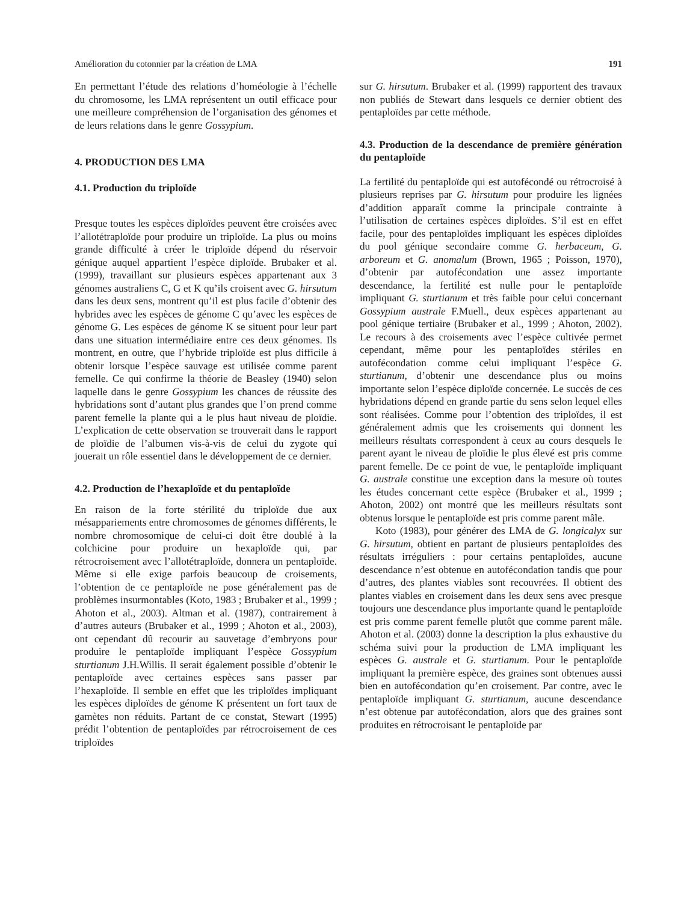Amélioration du cotonnier par la création de LMA 191
En permettant l’étude des relations d’homéologie à l’échelle du chromosome, les LMA représentent un outil efficace pour une meilleure compréhension de l’organisation des génomes et de leurs relations dans le genre Gossypium.
4. PRODUCTION DES LMA
4.1. Production du triploïde
Presque toutes les espèces diploïdes peuvent être croisées avec l’allotétraploïde pour produire un triploïde. La plus ou moins grande difficulté à créer le triploïde dépend du réservoir génique auquel appartient l’espèce diploïde. Brubaker et al. (1999), travaillant sur plusieurs espèces appartenant aux 3 génomes australiens C, G et K qu’ils croisent avec G. hirsutum dans les deux sens, montrent qu’il est plus facile d’obtenir des hybrides avec les espèces de génome C qu’avec les espèces de génome G. Les espèces de génome K se situent pour leur part dans une situation intermédiaire entre ces deux génomes. Ils montrent, en outre, que l’hybride triploïde est plus difficile à obtenir lorsque l’espèce sauvage est utilisée comme parent femelle. Ce qui confirme la théorie de Beasley (1940) selon laquelle dans le genre Gossypium les chances de réussite des hybridations sont d’autant plus grandes que l’on prend comme parent femelle la plante qui a le plus haut niveau de ploïdie. L’explication de cette observation se trouverait dans le rapport de ploïdie de l’albumen vis-à-vis de celui du zygote qui jouerait un rôle essentiel dans le développement de ce dernier.
4.2. Production de l’hexaploïde et du pentaploïde
En raison de la forte stérilité du triploïde due aux mésappariements entre chromosomes de génomes différents, le nombre chromosomique de celui-ci doit être doublé à la colchicine pour produire un hexaploïde qui, par rétrocroisement avec l’allotétraploïde, donnera un pentaploïde. Même si elle exige parfois beaucoup de croisements, l’obtention de ce pentaploïde ne pose généralement pas de problèmes insurmontables (Koto, 1983 ; Brubaker et al., 1999 ; Ahoton et al., 2003). Altman et al. (1987), contrairement à d’autres auteurs (Brubaker et al., 1999 ; Ahoton et al., 2003), ont cependant dû recourir au sauvetage d’embryons pour produire le pentaploïde impliquant l’espèce Gossypium sturtianum J.H.Willis. Il serait également possible d’obtenir le pentaploïde avec certaines espèces sans passer par l’hexaploïde. Il semble en effet que les triploïdes impliquant les espèces diploïdes de génome K présentent un fort taux de gamètes non réduits. Partant de ce constat, Stewart (1995) prédit l’obtention de pentaploïdes par rétrocroisement de ces triploïdes
sur G. hirsutum. Brubaker et al. (1999) rapportent des travaux non publiés de Stewart dans lesquels ce dernier obtient des pentaploïdes par cette méthode.
4.3. Production de la descendance de première génération du pentaploïde
La fertilité du pentaploïde qui est autofécondé ou rétrocroisé à plusieurs reprises par G. hirsutum pour produire les lignées d’addition apparaît comme la principale contrainte à l’utilisation de certaines espèces diploïdes. S’il est en effet facile, pour des pentaploïdes impliquant les espèces diploïdes du pool génique secondaire comme G. herbaceum, G. arboreum et G. anomalum (Brown, 1965 ; Poisson, 1970), d’obtenir par autofécondation une assez importante descendance, la fertilité est nulle pour le pentaploïde impliquant G. sturtianum et très faible pour celui concernant Gossypium australe F.Muell., deux espèces appartenant au pool génique tertiaire (Brubaker et al., 1999 ; Ahoton, 2002). Le recours à des croisements avec l’espèce cultivée permet cependant, même pour les pentaploïdes stériles en autofécondation comme celui impliquant l’espèce G. sturtianum, d’obtenir une descendance plus ou moins importante selon l’espèce diploïde concernée. Le succès de ces hybridations dépend en grande partie du sens selon lequel elles sont réalisées. Comme pour l’obtention des triploïdes, il est généralement admis que les croisements qui donnent les meilleurs résultats correspondent à ceux au cours desquels le parent ayant le niveau de ploïdie le plus élevé est pris comme parent femelle. De ce point de vue, le pentaploïde impliquant G. australe constitue une exception dans la mesure où toutes les études concernant cette espèce (Brubaker et al., 1999 ; Ahoton, 2002) ont montré que les meilleurs résultats sont obtenus lorsque le pentaploïde est pris comme parent mâle.
Koto (1983), pour générer des LMA de G. longicalyx sur G. hirsutum, obtient en partant de plusieurs pentaploïdes des résultats irréguliers : pour certains pentaploïdes, aucune descendance n’est obtenue en autofécondation tandis que pour d’autres, des plantes viables sont recouvrées. Il obtient des plantes viables en croisement dans les deux sens avec presque toujours une descendance plus importante quand le pentaploïde est pris comme parent femelle plutôt que comme parent mâle. Ahoton et al. (2003) donne la description la plus exhaustive du schéma suivi pour la production de LMA impliquant les espèces G. australe et G. sturtianum. Pour le pentaploïde impliquant la première espèce, des graines sont obtenues aussi bien en autofécondation qu’en croisement. Par contre, avec le pentaploïde impliquant G. sturtianum, aucune descendance n’est obtenue par autofécondation, alors que des graines sont produites en rétrocroisant le pentaploïde par